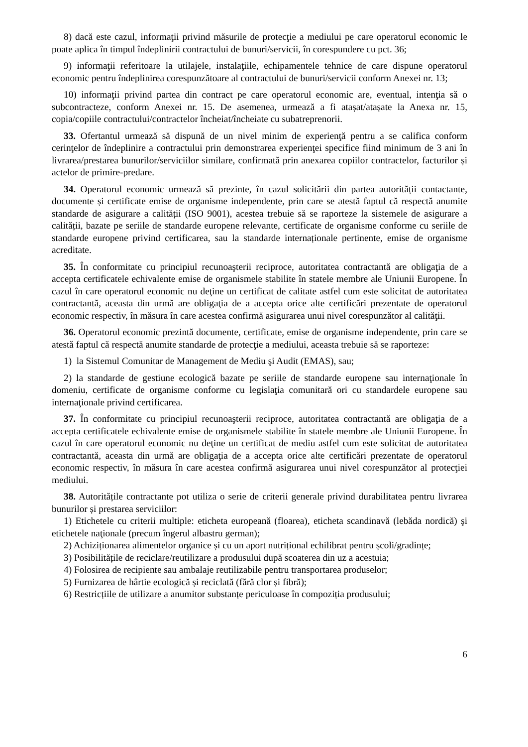8) dacă este cazul, informaţii privind măsurile de protecţie a mediului pe care operatorul economic le poate aplica în timpul îndeplinirii contractului de bunuri/servicii, în corespundere cu pct. 36;
9) informaţii referitoare la utilajele, instalaţiile, echipamentele tehnice de care dispune operatorul economic pentru îndeplinirea corespunzătoare al contractului de bunuri/servicii conform Anexei nr. 13;
10) informaţii privind partea din contract pe care operatorul economic are, eventual, intenţia să o subcontracteze, conform Anexei nr. 15. De asemenea, urmează a fi atașat/atașate la Anexa nr. 15, copia/copiile contractului/contractelor încheiat/încheiate cu subatreprenorii.
33. Ofertantul urmează să dispună de un nivel minim de experienţă pentru a se califica conform cerinţelor de îndeplinire a contractului prin demonstrarea experienţei specifice fiind minimum de 3 ani în livrarea/prestarea bunurilor/serviciilor similare, confirmată prin anexarea copiilor contractelor, facturilor și actelor de primire-predare.
34. Operatorul economic urmează să prezinte, în cazul solicitării din partea autorității contactante, documente și certificate emise de organisme independente, prin care se atestă faptul că respectă anumite standarde de asigurare a calității (ISO 9001), acestea trebuie să se raporteze la sistemele de asigurare a calității, bazate pe seriile de standarde europene relevante, certificate de organisme conforme cu seriile de standarde europene privind certificarea, sau la standarde internaționale pertinente, emise de organisme acreditate.
35. În conformitate cu principiul recunoaşterii reciproce, autoritatea contractantă are obligaţia de a accepta certificatele echivalente emise de organismele stabilite în statele membre ale Uniunii Europene. În cazul în care operatorul economic nu deţine un certificat de calitate astfel cum este solicitat de autoritatea contractantă, aceasta din urmă are obligaţia de a accepta orice alte certificări prezentate de operatorul economic respectiv, în măsura în care acestea confirmă asigurarea unui nivel corespunzător al calităţii.
36. Operatorul economic prezintă documente, certificate, emise de organisme independente, prin care se atestă faptul că respectă anumite standarde de protecţie a mediului, aceasta trebuie să se raporteze:
1) la Sistemul Comunitar de Management de Mediu şi Audit (EMAS), sau;
2) la standarde de gestiune ecologică bazate pe seriile de standarde europene sau internaţionale în domeniu, certificate de organisme conforme cu legislaţia comunitară ori cu standardele europene sau internaţionale privind certificarea.
37. În conformitate cu principiul recunoaşterii reciproce, autoritatea contractantă are obligaţia de a accepta certificatele echivalente emise de organismele stabilite în statele membre ale Uniunii Europene. În cazul în care operatorul economic nu deţine un certificat de mediu astfel cum este solicitat de autoritatea contractantă, aceasta din urmă are obligaţia de a accepta orice alte certificări prezentate de operatorul economic respectiv, în măsura în care acestea confirmă asigurarea unui nivel corespunzător al protecţiei mediului.
38. Autoritățile contractante pot utiliza o serie de criterii generale privind durabilitatea pentru livrarea bunurilor și prestarea serviciilor:
1) Etichetele cu criterii multiple: eticheta europeană (floarea), eticheta scandinavă (lebăda nordică) şi etichetele naţionale (precum îngerul albastru german);
2) Achiziționarea alimentelor organice și cu un aport nutrițional echilibrat pentru școli/gradințe;
3) Posibilitățile de reciclare/reutilizare a produsului după scoaterea din uz a acestuia;
4) Folosirea de recipiente sau ambalaje reutilizabile pentru transportarea produselor;
5) Furnizarea de hârtie ecologică și reciclată (fără clor și fibră);
6) Restricțiile de utilizare a anumitor substanțe periculoase în compoziția produsului;
6